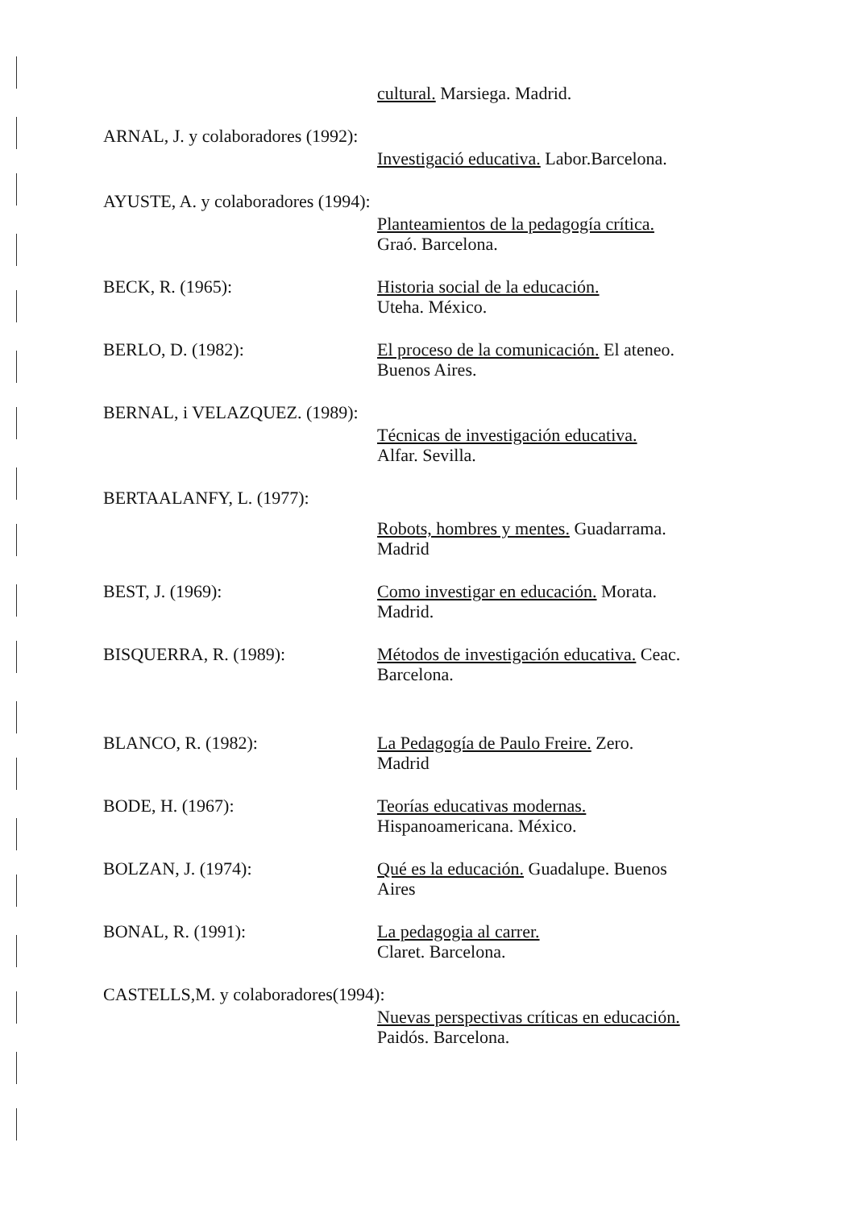cultural. Marsiega. Madrid.
ARNAL, J. y colaboradores (1992):
Investigació educativa. Labor.Barcelona.
AYUSTE, A. y colaboradores (1994):
Planteamientos de la pedagogía crítica.
Graó. Barcelona.
BECK, R. (1965):
Historia social de la educación.
Uteha. México.
BERLO, D. (1982):
El proceso de la comunicación. El ateneo.
Buenos Aires.
BERNAL, i VELAZQUEZ. (1989):
Técnicas de investigación educativa.
Alfar. Sevilla.
BERTAALANFY, L. (1977):
Robots, hombres y mentes. Guadarrama.
Madrid
BEST, J. (1969):
Como investigar en educación. Morata.
Madrid.
BISQUERRA, R. (1989):
Métodos de investigación educativa. Ceac.
Barcelona.
BLANCO, R. (1982):
La Pedagogía de Paulo Freire. Zero.
Madrid
BODE, H. (1967):
Teorías educativas modernas.
Hispanoamericana. México.
BOLZAN, J. (1974):
Qué es la educación. Guadalupe. Buenos
Aires
BONAL, R. (1991):
La pedagogia al carrer.
Claret. Barcelona.
CASTELLS,M. y colaboradores(1994):
Nuevas perspectivas críticas en educación.
Paidós. Barcelona.